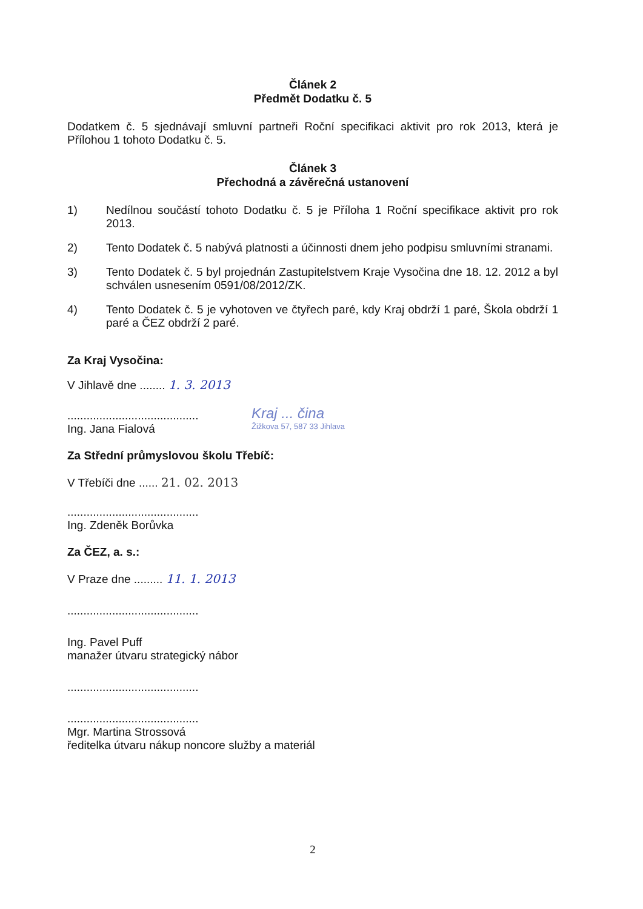Článek 2
Předmět Dodatku č. 5
Dodatkem č. 5 sjednávají smluvní partneři Roční specifikaci aktivit pro rok 2013, která je Přílohou 1 tohoto Dodatku č. 5.
Článek 3
Přechodná a závěrečná ustanovení
1)
Nedílnou součástí tohoto Dodatku č. 5 je Příloha 1 Roční specifikace aktivit pro rok 2013.
2)
Tento Dodatek č. 5 nabývá platnosti a účinnosti dnem jeho podpisu smluvními stranami.
3)
Tento Dodatek č. 5 byl projednán Zastupitelstvem Kraje Vysočina dne 18. 12. 2012 a byl schválen usnesením 0591/08/2012/ZK.
4)
Tento Dodatek č. 5 je vyhotoven ve čtyřech paré, kdy Kraj obdrží 1 paré, Škola obdrží 1 paré a ČEZ obdrží 2 paré.
Za Kraj Vysočina:
V Jihlavě dne ........ 1. 3. 2013
.........................................
Ing. Jana Fialová
Za Střední průmyslovou školu Třebíč:
V Třebíči dne ...... 21. 02. 2013
.........................................
Ing. Zdeněk Borůvka
Za ČEZ, a. s.:
V Praze dne ......... 11. 1. 2013
.........................................
Ing. Pavel Puff
manažer útvaru strategický nábor
.........................................
.........................................
Mgr. Martina Strossová
ředitelka útvaru nákup noncore služby a materiál
2
Kraj ... čina
Žižkova 57, 587 33 Jihlava